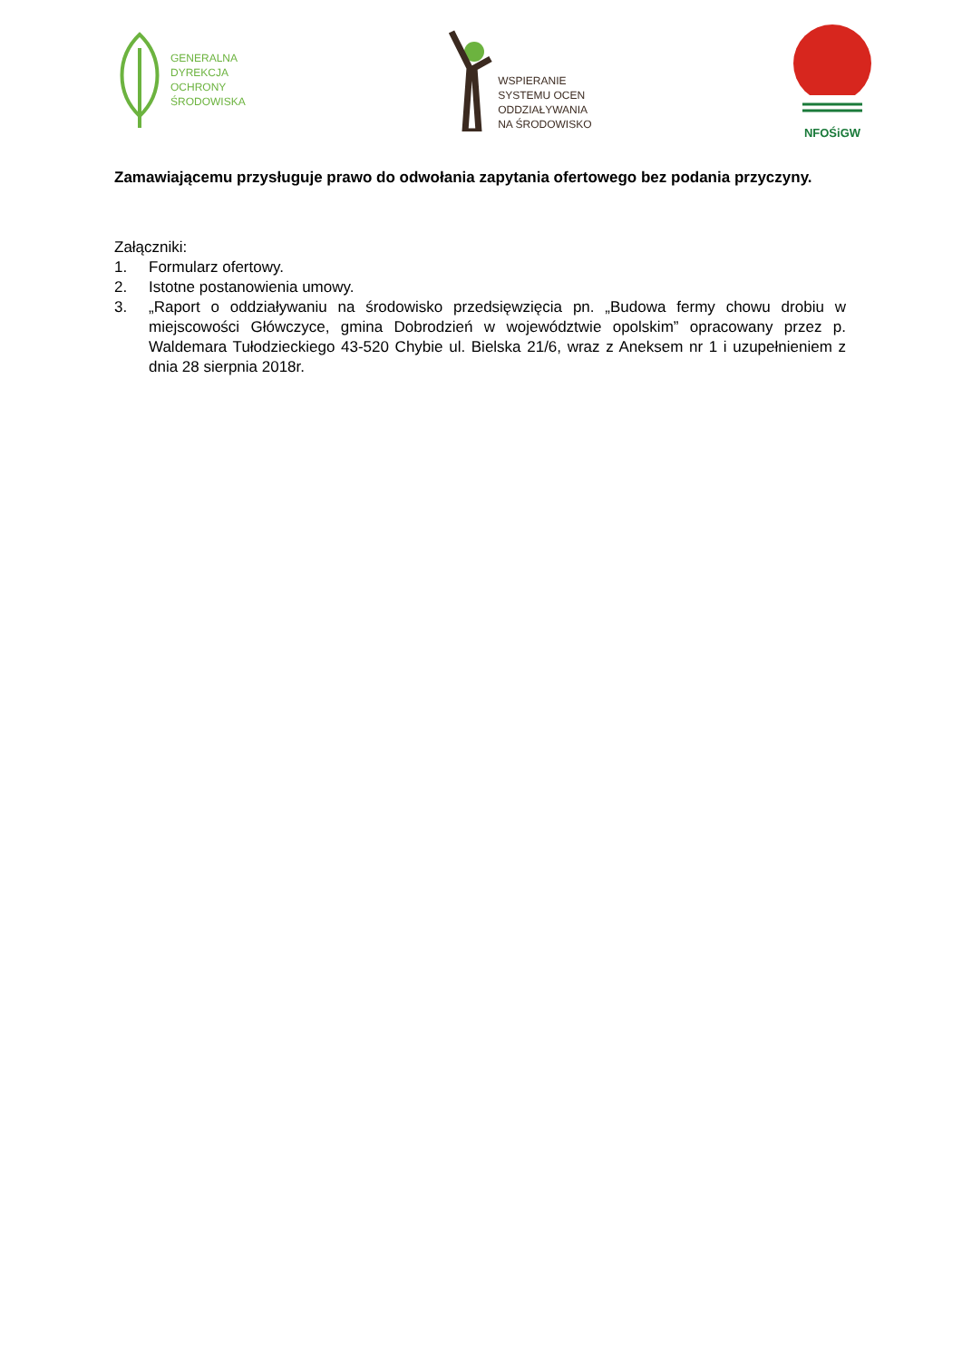GENERALNA
DYREKCJA
OCHRONY
ŚRODOWISKA
WSPIERANIE
SYSTEMU OCEN
ODDZIAŁYWANIA
NA ŚRODOWISKO
NFOŚiGW
Zamawiającemu przysługuje prawo do odwołania zapytania ofertowego bez podania przyczyny.
Załączniki:
1. Formularz ofertowy.
2. Istotne postanowienia umowy.
3. „Raport o oddziaływaniu na środowisko przedsięwzięcia pn. „Budowa fermy chowu drobiu w miejscowości Główczyce, gmina Dobrodzień w województwie opolskim” opracowany przez p. Waldemara Tułodzieckiego 43-520 Chybie ul. Bielska 21/6, wraz z Aneksem nr 1 i uzupełnieniem z dnia 28 sierpnia 2018r.